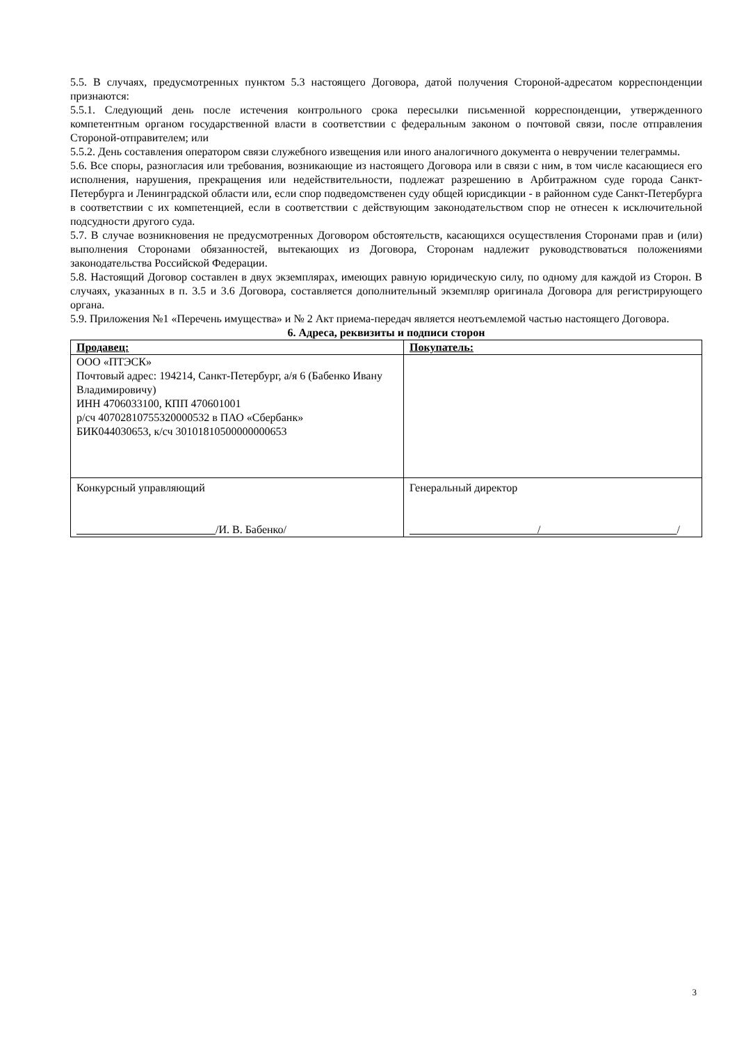5.5. В случаях, предусмотренных пунктом 5.3 настоящего Договора, датой получения Стороной-адресатом корреспонденции признаются:
5.5.1. Следующий день после истечения контрольного срока пересылки письменной корреспонденции, утвержденного компетентным органом государственной власти в соответствии с федеральным законом о почтовой связи, после отправления Стороной-отправителем; или
5.5.2. День составления оператором связи служебного извещения или иного аналогичного документа о невручении телеграммы.
5.6. Все споры, разногласия или требования, возникающие из настоящего Договора или в связи с ним, в том числе касающиеся его исполнения, нарушения, прекращения или недействительности, подлежат разрешению в Арбитражном суде города Санкт-Петербурга и Ленинградской области или, если спор подведомственен суду общей юрисдикции - в районном суде Санкт-Петербурга в соответствии с их компетенцией, если в соответствии с действующим законодательством спор не отнесен к исключительной подсудности другого суда.
5.7. В случае возникновения не предусмотренных Договором обстоятельств, касающихся осуществления Сторонами прав и (или) выполнения Сторонами обязанностей, вытекающих из Договора, Сторонам надлежит руководствоваться положениями законодательства Российской Федерации.
5.8. Настоящий Договор составлен в двух экземплярах, имеющих равную юридическую силу, по одному для каждой из Сторон. В случаях, указанных в п. 3.5 и 3.6 Договора, составляется дополнительный экземпляр оригинала Договора для регистрирующего органа.
5.9. Приложения №1 «Перечень имущества» и № 2 Акт приема-передач является неотъемлемой частью настоящего Договора.
6. Адреса, реквизиты и подписи сторон
| Продавец: | Покупатель: |
| --- | --- |
| ООО «ПТЭСК» Почтовый адрес: 194214, Санкт-Петербург, а/я 6 (Бабенко Ивану Владимировичу) ИНН 4706033100, КПП 470601001 р/сч 40702810755320000532 в ПАО «Сбербанк» БИК044030653, к/сч 30101810500000000653 | |
| Конкурсный управляющий /И. В. Бабенко/ | Генеральный директор / / |
3